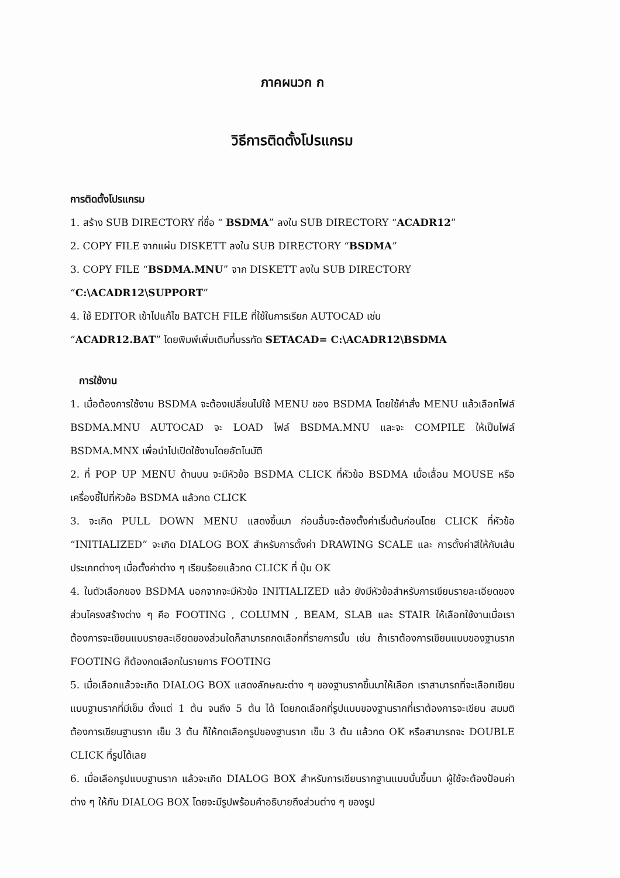ภาคผนวก ก
วิธีการติดตั้งโปรแกรม
การติดตั้งโปรแกรม
1. สร้าง SUB DIRECTORY ที่ชื่อ “ BSDMA” ลงใน SUB DIRECTORY “ACADR12”
2. COPY FILE จากแผ่น DISKETT ลงใน SUB DIRECTORY “BSDMA”
3. COPY FILE “BSDMA.MNU” จาก DISKETT ลงใน SUB DIRECTORY
“C:\ACADR12\SUPPORT”
4. ใช้ EDITOR เข้าไปแก้ไข BATCH FILE ที่ใช้ในการเรียก AUTOCAD เช่น
“ACADR12.BAT” โดยพิมพ์เพิ่มเติมที่บรรทัด SETACAD= C:\ACADR12\BSDMA
การใช้งาน
1. เมื่อต้องการใช้งาน BSDMA จะต้องเปลี่ยนไปใช้ MENU ของ BSDMA โดยใช้คำสั่ง MENU แล้วเลือกไฟล์ BSDMA.MNU AUTOCAD จะ LOAD ไฟล์ BSDMA.MNU และจะ COMPILE ให้เป็นไฟล์ BSDMA.MNX เพื่อนำไปเปิดใช้งานโดยอัตโนมัติ
2. ที่ POP UP MENU ด้านบน จะมีหัวข้อ BSDMA CLICK ที่หัวข้อ BSDMA เมื่อเลื่อน MOUSE หรือ เครื่องชี้ไปที่หัวข้อ BSDMA แล้วกด CLICK
3. จะเกิด PULL DOWN MENU แสดงขึ้นมา ก่อนอื่นจะต้องตั้งค่าเริ่มต้นก่อนโดย CLICK ที่หัวข้อ “INITIALIZED” จะเกิด DIALOG BOX สำหรับการตั้งค่า DRAWING SCALE และ การตั้งค่าสีให้กับเส้นประเภทต่างๆ เมื่อตั้งค่าต่าง ๆ เรียบร้อยแล้วกด CLICK ที่ ปุ่ม OK
4. ในตัวเลือกของ BSDMA นอกจากจะมีหัวข้อ INITIALIZED แล้ว ยังมีหัวข้อสำหรับการเขียนรายละเอียดของส่วนโครงสร้างต่าง ๆ คือ FOOTING , COLUMN , BEAM, SLAB และ STAIR ให้เลือกใช้งานเมื่อเราต้องการจะเขียนแบบรายละเอียดของส่วนใดก็สามารถกดเลือกที่รายการนั้น เช่น ถ้าเราต้องการเขียนแบบของฐานราก FOOTING ก็ต้องกดเลือกในรายการ FOOTING
5. เมื่อเลือกแล้วจะเกิด DIALOG BOX แสดงลักษณะต่าง ๆ ของฐานรากขึ้นมาให้เลือก เราสามารถที่จะเลือกเขียนแบบฐานรากที่มีเข็ม ตั้งแต่ 1 ต้น จนถึง 5 ต้น ได้ โดยกดเลือกที่รูปแบบของฐานรากที่เราต้องการจะเขียน สมมติ ต้องการเขียนฐานราก เข็ม 3 ต้น ก็ให้กดเลือกรูปของฐานราก เข็ม 3 ต้น แล้วกด OK หรือสามารถจะ DOUBLE CLICK ที่รูปได้เลย
6. เมื่อเลือกรูปแบบฐานราก แล้วจะเกิด DIALOG BOX สำหรับการเขียนรากฐานแบบนั้นขึ้นมา ผู้ใช้จะต้องป้อนค่าต่าง ๆ ให้กับ DIALOG BOX โดยจะมีรูปพร้อมคำอธิบายถึงส่วนต่าง ๆ ของรูป